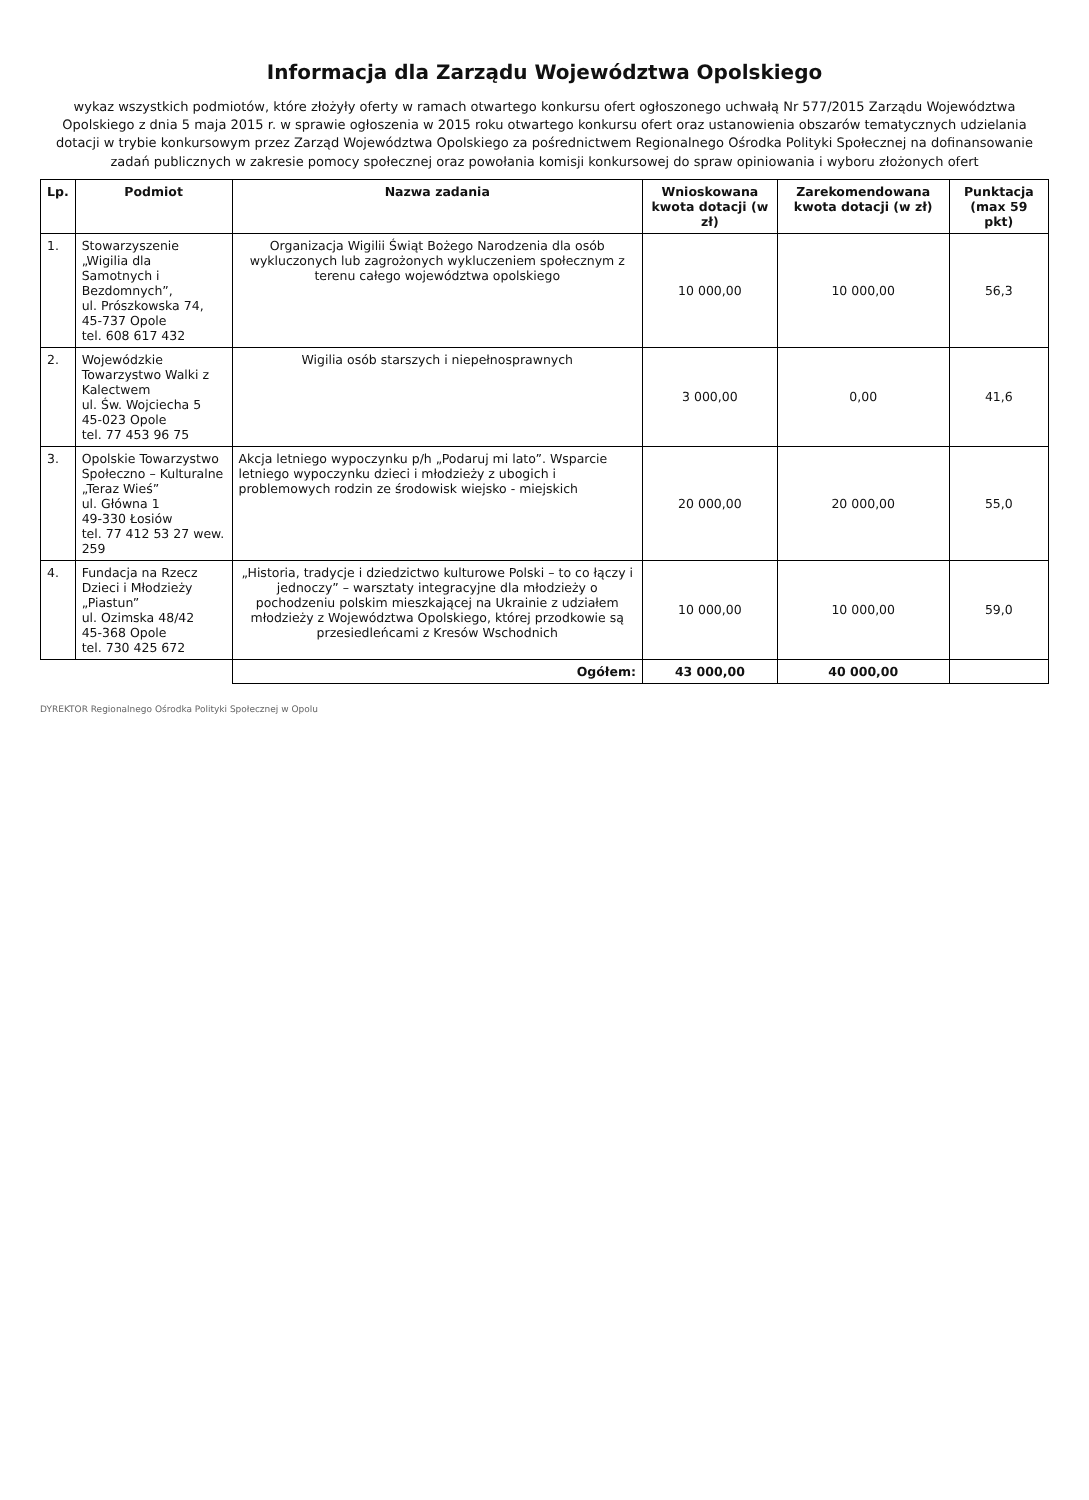Informacja dla Zarządu Województwa Opolskiego
wykaz wszystkich podmiotów, które złożyły oferty w ramach otwartego konkursu ofert ogłoszonego uchwałą Nr 577/2015 Zarządu Województwa Opolskiego z dnia 5 maja 2015 r. w sprawie ogłoszenia w 2015 roku otwartego konkursu ofert oraz ustanowienia obszarów tematycznych udzielania dotacji w trybie konkursowym przez Zarząd Województwa Opolskiego za pośrednictwem Regionalnego Ośrodka Polityki Społecznej na dofinansowanie zadań publicznych w zakresie pomocy społecznej oraz powołania komisji konkursowej do spraw opiniowania i wyboru złożonych ofert
| Lp. | Podmiot | Nazwa zadania | Wnioskowana kwota dotacji (w zł) | Zarekomendowana kwota dotacji (w zł) | Punktacja (max 59 pkt) |
| --- | --- | --- | --- | --- | --- |
| 1. | Stowarzyszenie „Wigilia dla Samotnych i Bezdomnych”, ul. Prószkowska 74, 45-737 Opole tel. 608 617 432 | Organizacja Wigilii Świąt Bożego Narodzenia dla osób wykluczonych lub zagrożonych wykluczeniem społecznym z terenu całego województwa opolskiego | 10 000,00 | 10 000,00 | 56,3 |
| 2. | Wojewódzkie Towarzystwo Walki z Kalectwem ul. Św. Wojciecha 5 45-023 Opole tel. 77 453 96 75 | Wigilia osób starszych i niepełnosprawnych | 3 000,00 | 0,00 | 41,6 |
| 3. | Opolskie Towarzystwo Społeczno – Kulturalne „Teraz Wieś” ul. Główna 1 49-330 Łosiów tel. 77 412 53 27 wew. 259 | Akcja letniego wypoczynku p/h „Podaruj mi lato”. Wsparcie letniego wypoczynku dzieci i młodzieży z ubogich i problemowych rodzin ze środowisk wiejsko - miejskich | 20 000,00 | 20 000,00 | 55,0 |
| 4. | Fundacja na Rzecz Dzieci i Młodzieży „Piastun” ul. Ozimska 48/42 45-368 Opole tel. 730 425 672 | „Historia, tradycje i dziedzictwo kulturowe Polski – to co łączy i jednoczy” – warsztaty integracyjne dla młodzieży o pochodzeniu polskim mieszkającej na Ukrainie z udziałem młodzieży z Województwa Opolskiego, której przodkowie są przesiedleńcami z Kresów Wschodnich | 10 000,00 | 10 000,00 | 59,0 |
| | | Ogółem: | 43 000,00 | 40 000,00 | |
DYREKTOR Regionalnego Ośrodka Polityki Społecznej w Opolu